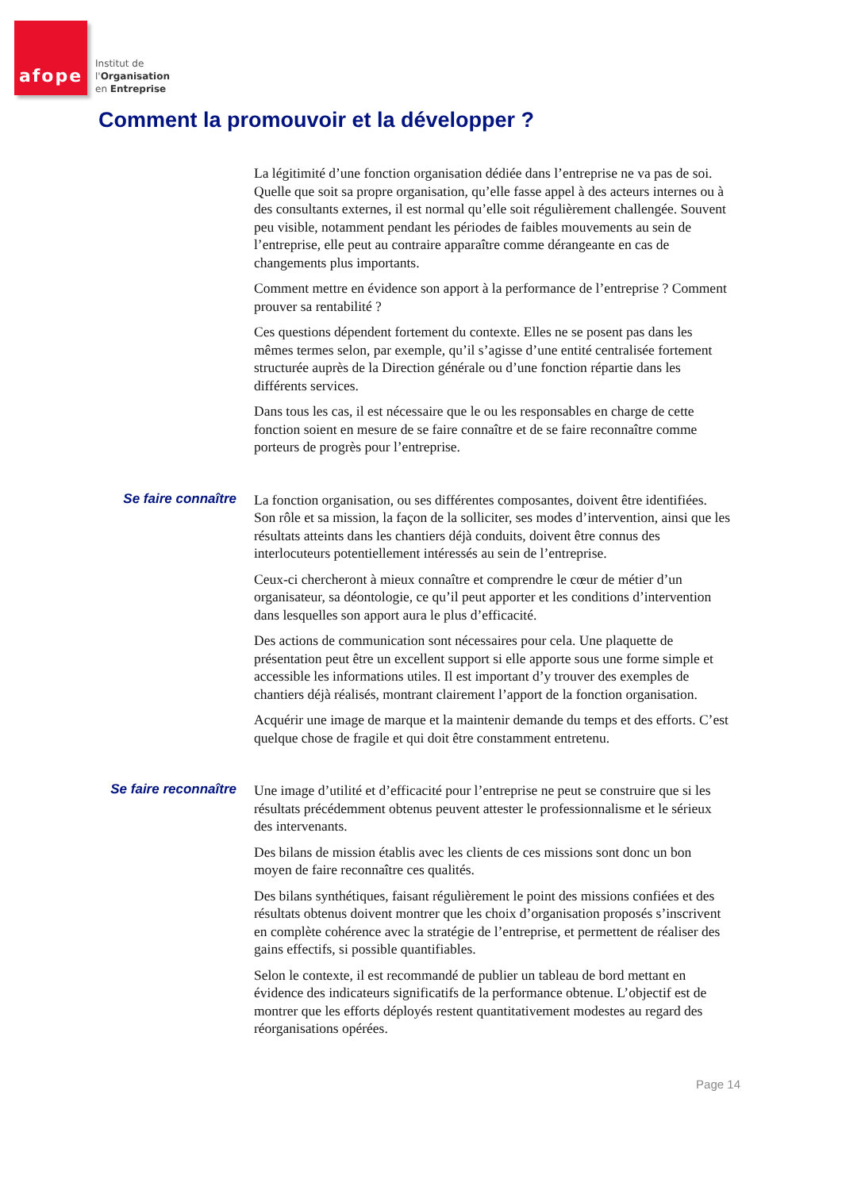afope
Institut de
l'Organisation
en Entreprise
Comment la promouvoir et la développer ?
La légitimité d’une fonction organisation dédiée dans l’entreprise ne va pas de soi. Quelle que soit sa propre organisation, qu’elle fasse appel à des acteurs internes ou à des consultants externes, il est normal qu’elle soit régulièrement challengée. Souvent peu visible, notamment pendant les périodes de faibles mouvements au sein de l’entreprise, elle peut au contraire apparaître comme dérangeante en cas de changements plus importants.
Comment mettre en évidence son apport à la performance de l’entreprise ? Comment prouver sa rentabilité ?
Ces questions dépendent fortement du contexte. Elles ne se posent pas dans les mêmes termes selon, par exemple, qu’il s’agisse d’une entité centralisée fortement structurée auprès de la Direction générale ou d’une fonction répartie dans les différents services.
Dans tous les cas, il est nécessaire que le ou les responsables en charge de cette fonction soient en mesure de se faire connaître et de se faire reconnaître comme porteurs de progrès pour l’entreprise.
Se faire connaître
La fonction organisation, ou ses différentes composantes, doivent être identifiées. Son rôle et sa mission, la façon de la solliciter, ses modes d’intervention, ainsi que les résultats atteints dans les chantiers déjà conduits, doivent être connus des interlocuteurs potentiellement intéressés au sein de l’entreprise.
Ceux-ci chercheront à mieux connaître et comprendre le cœur de métier d’un organisateur, sa déontologie, ce qu’il peut apporter et les conditions d’intervention dans lesquelles son apport aura le plus d’efficacité.
Des actions de communication sont nécessaires pour cela. Une plaquette de présentation peut être un excellent support si elle apporte sous une forme simple et accessible les informations utiles. Il est important d’y trouver des exemples de chantiers déjà réalisés, montrant clairement l’apport de la fonction organisation.
Acquérir une image de marque et la maintenir demande du temps et des efforts. C’est quelque chose de fragile et qui doit être constamment entretenu.
Se faire reconnaître
Une image d’utilité et d’efficacité pour l’entreprise ne peut se construire que si les résultats précédemment obtenus peuvent attester le professionnalisme et le sérieux des intervenants.
Des bilans de mission établis avec les clients de ces missions sont donc un bon moyen de faire reconnaître ces qualités.
Des bilans synthétiques, faisant régulièrement le point des missions confiées et des résultats obtenus doivent montrer que les choix d’organisation proposés s’inscrivent en complète cohérence avec la stratégie de l’entreprise, et permettent de réaliser des gains effectifs, si possible quantifiables.
Selon le contexte, il est recommandé de publier un tableau de bord mettant en évidence des indicateurs significatifs de la performance obtenue. L’objectif est de montrer que les efforts déployés restent quantitativement modestes au regard des réorganisations opérées.
Page 14